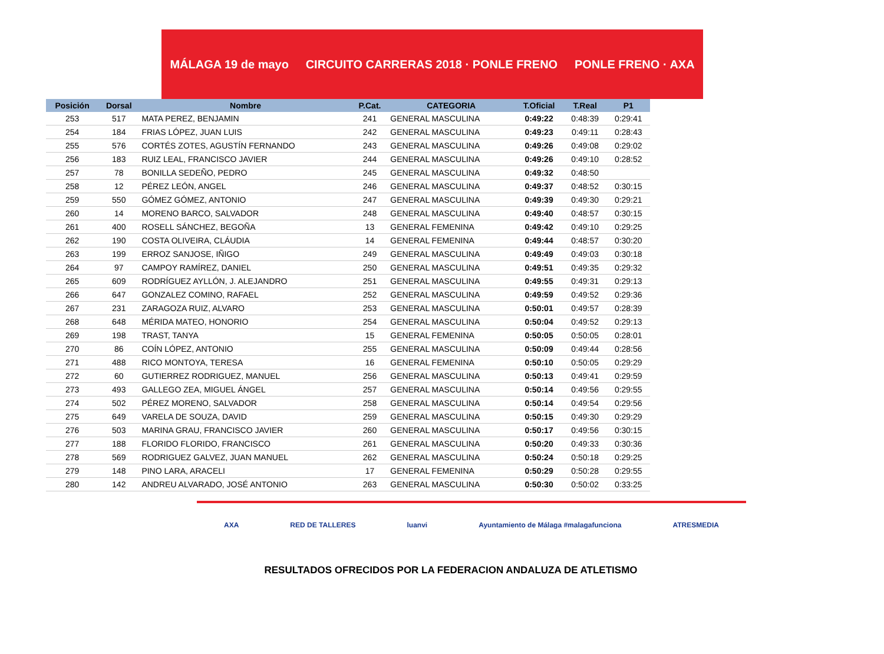MÁLAGA 19 de mayo CIRCUITO CARRERAS 2018 · PONLE FRENO PONLE FRENO · AXA
| Posición | Dorsal | Nombre | P.Cat. | CATEGORIA | T.Oficial | T.Real | P1 |
| --- | --- | --- | --- | --- | --- | --- | --- |
| 253 | 517 | MATA PEREZ, BENJAMIN | 241 | GENERAL MASCULINA | 0:49:22 | 0:48:39 | 0:29:41 |
| 254 | 184 | FRIAS LÓPEZ, JUAN LUIS | 242 | GENERAL MASCULINA | 0:49:23 | 0:49:11 | 0:28:43 |
| 255 | 576 | CORTÉS ZOTES, AGUSTÍN FERNANDO | 243 | GENERAL MASCULINA | 0:49:26 | 0:49:08 | 0:29:02 |
| 256 | 183 | RUIZ LEAL, FRANCISCO JAVIER | 244 | GENERAL MASCULINA | 0:49:26 | 0:49:10 | 0:28:52 |
| 257 | 78 | BONILLA SEDEÑO, PEDRO | 245 | GENERAL MASCULINA | 0:49:32 | 0:48:50 | |
| 258 | 12 | PÉREZ LEÓN, ANGEL | 246 | GENERAL MASCULINA | 0:49:37 | 0:48:52 | 0:30:15 |
| 259 | 550 | GÓMEZ GÓMEZ, ANTONIO | 247 | GENERAL MASCULINA | 0:49:39 | 0:49:30 | 0:29:21 |
| 260 | 14 | MORENO BARCO, SALVADOR | 248 | GENERAL MASCULINA | 0:49:40 | 0:48:57 | 0:30:15 |
| 261 | 400 | ROSELL SÁNCHEZ, BEGOÑA | 13 | GENERAL FEMENINA | 0:49:42 | 0:49:10 | 0:29:25 |
| 262 | 190 | COSTA OLIVEIRA, CLÁUDIA | 14 | GENERAL FEMENINA | 0:49:44 | 0:48:57 | 0:30:20 |
| 263 | 199 | ERROZ SANJOSE, IÑIGO | 249 | GENERAL MASCULINA | 0:49:49 | 0:49:03 | 0:30:18 |
| 264 | 97 | CAMPOY RAMÍREZ, DANIEL | 250 | GENERAL MASCULINA | 0:49:51 | 0:49:35 | 0:29:32 |
| 265 | 609 | RODRÍGUEZ AYLLÓN, J. ALEJANDRO | 251 | GENERAL MASCULINA | 0:49:55 | 0:49:31 | 0:29:13 |
| 266 | 647 | GONZALEZ COMINO, RAFAEL | 252 | GENERAL MASCULINA | 0:49:59 | 0:49:52 | 0:29:36 |
| 267 | 231 | ZARAGOZA RUIZ, ALVARO | 253 | GENERAL MASCULINA | 0:50:01 | 0:49:57 | 0:28:39 |
| 268 | 648 | MÉRIDA MATEO, HONORIO | 254 | GENERAL MASCULINA | 0:50:04 | 0:49:52 | 0:29:13 |
| 269 | 198 | TRAST, TANYA | 15 | GENERAL FEMENINA | 0:50:05 | 0:50:05 | 0:28:01 |
| 270 | 86 | COÍN LÓPEZ, ANTONIO | 255 | GENERAL MASCULINA | 0:50:09 | 0:49:44 | 0:28:56 |
| 271 | 488 | RICO MONTOYA, TERESA | 16 | GENERAL FEMENINA | 0:50:10 | 0:50:05 | 0:29:29 |
| 272 | 60 | GUTIERREZ RODRIGUEZ, MANUEL | 256 | GENERAL MASCULINA | 0:50:13 | 0:49:41 | 0:29:59 |
| 273 | 493 | GALLEGO ZEA, MIGUEL ÁNGEL | 257 | GENERAL MASCULINA | 0:50:14 | 0:49:56 | 0:29:55 |
| 274 | 502 | PÉREZ MORENO, SALVADOR | 258 | GENERAL MASCULINA | 0:50:14 | 0:49:54 | 0:29:56 |
| 275 | 649 | VARELA DE SOUZA, DAVID | 259 | GENERAL MASCULINA | 0:50:15 | 0:49:30 | 0:29:29 |
| 276 | 503 | MARINA GRAU, FRANCISCO JAVIER | 260 | GENERAL MASCULINA | 0:50:17 | 0:49:56 | 0:30:15 |
| 277 | 188 | FLORIDO FLORIDO, FRANCISCO | 261 | GENERAL MASCULINA | 0:50:20 | 0:49:33 | 0:30:36 |
| 278 | 569 | RODRIGUEZ GALVEZ, JUAN MANUEL | 262 | GENERAL MASCULINA | 0:50:24 | 0:50:18 | 0:29:25 |
| 279 | 148 | PINO LARA, ARACELI | 17 | GENERAL FEMENINA | 0:50:29 | 0:50:28 | 0:29:55 |
| 280 | 142 | ANDREU ALVARADO, JOSÉ ANTONIO | 263 | GENERAL MASCULINA | 0:50:30 | 0:50:02 | 0:33:25 |
AXA RED DE TALLERES luanvi Ayuntamiento de Málaga #malagafunciona ATRESMEDIA
RESULTADOS OFRECIDOS POR LA FEDERACION ANDALUZA DE ATLETISMO